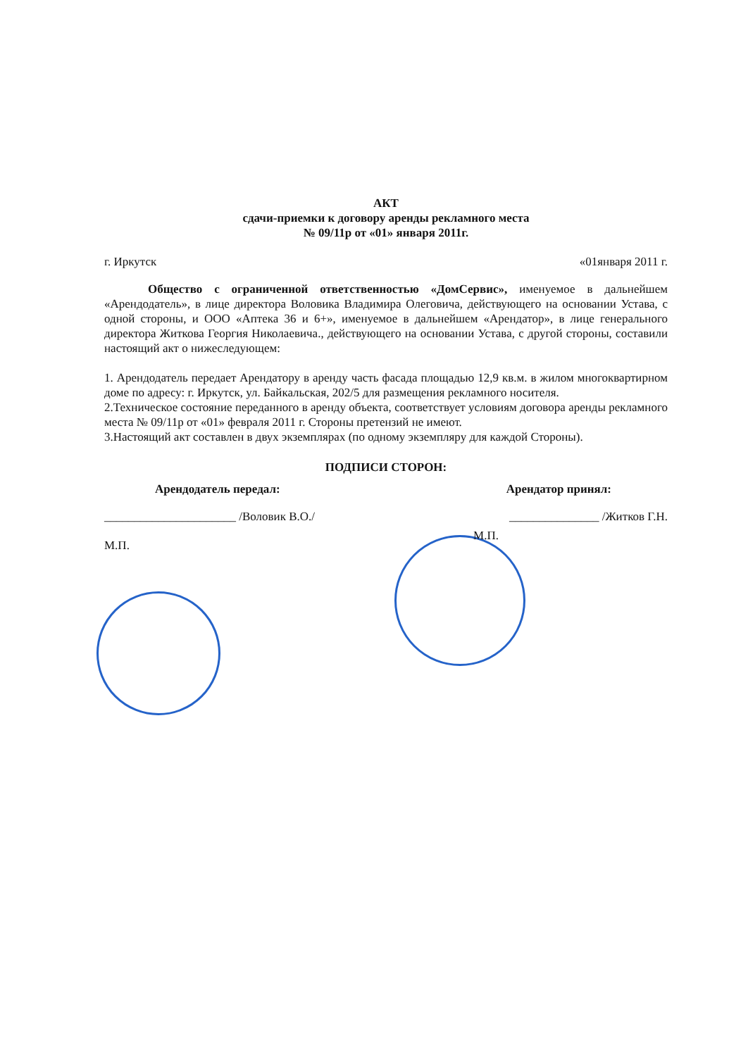АКТ
сдачи-приемки к договору аренды рекламного места
№ 09/11р от «01» января 2011г.
г. Иркутск «01января 2011 г.
Общество с ограниченной ответственностью «ДомСервис», именуемое в дальнейшем «Арендодатель», в лице директора Воловика Владимира Олеговича, действующего на основании Устава, с одной стороны, и ООО «Аптека 36 и 6+», именуемое в дальнейшем «Арендатор», в лице генерального директора Житкова Георгия Николаевича., действующего на основании Устава, с другой стороны, составили настоящий акт о нижеследующем:
1. Арендодатель передает Арендатору в аренду часть фасада площадью 12,9 кв.м. в жилом многоквартирном доме по адресу: г. Иркутск, ул. Байкальская, 202/5 для размещения рекламного носителя.
2.Техническое состояние переданного в аренду объекта, соответствует условиям договора аренды рекламного места № 09/11р от «01» февраля 2011 г. Стороны претензий не имеют.
3.Настоящий акт составлен в двух экземплярах (по одному экземпляру для каждой Стороны).
ПОДПИСИ СТОРОН:
Арендодатель передал: Арендатор принял:
______________________ /Воловик В.О./ _______________ /Житков Г.Н.
М.П. М.П.